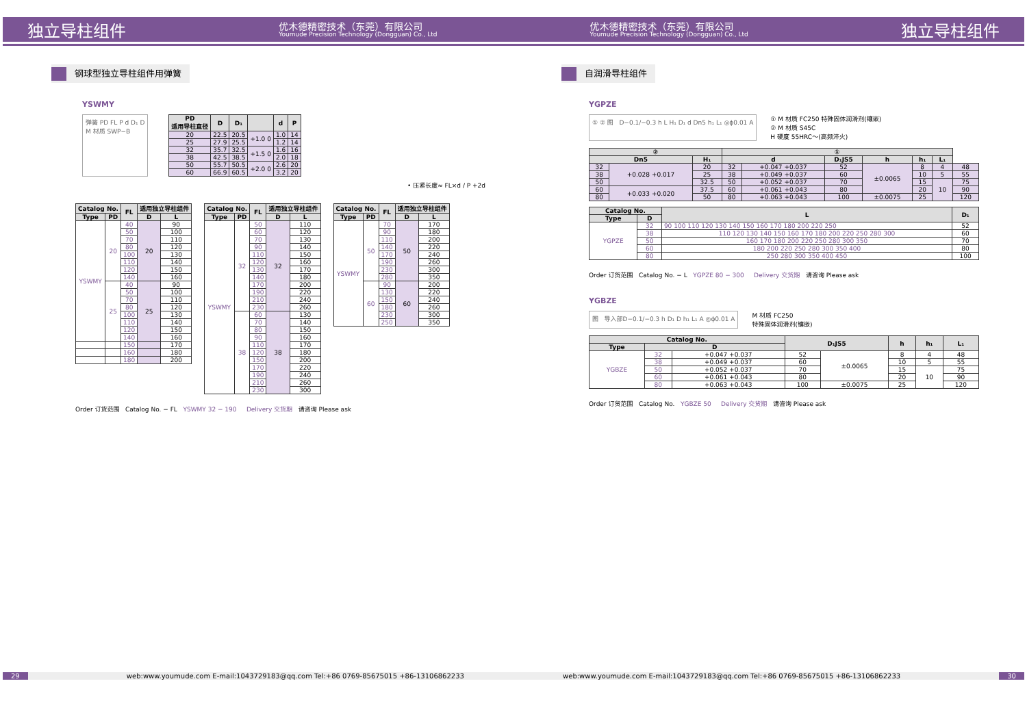独立导柱组件 优木德精密技术（东莞）有限公司
Youmude Precision Technology (Dongguan) Co., Ltd 优木德精密技术（东莞）有限公司
Youmude Precision Technology (Dongguan) Co., Ltd 独立导柱组件
钢球型独立导柱组件用弹簧
YSWMY
弹簧 PD FL P d D₁ D
M 材质 SWP−B
| PD 适用导柱直径 | D | D₁ | | d | P |
| --- | --- | --- | --- | --- | --- |
| 20 | 22.5 | 20.5 | +1.0 0 | 1.0 | 14 |
| 25 | 27.9 | 25.5 | | 1.2 | 14 |
| 32 | 35.7 | 32.5 | +1.5 0 | 1.6 | 16 |
| 38 | 42.5 | 38.5 | | 2.0 | 18 |
| 50 | 55.7 | 50.5 | +2.0 0 | 2.6 | 20 |
| 60 | 66.9 | 60.5 | | 3.2 | 20 |
• 压紧长度≈ FL×d / P +2d
| Catalog No. | | FL | 适用独立导柱组件 | |
| --- | --- | --- | --- | --- |
| Type | PD | | D | L |
| YSWMY | 20 | 40 | 20 | 90 |
| | | 50 | | 100 |
| | | 70 | | 110 |
| | | 80 | | 120 |
| | | 100 | | 130 |
| | | 110 | | 140 |
| | | 120 | | 150 |
| | | 140 | | 160 |
| | 25 | 40 | 25 | 90 |
| | | 50 | | 100 |
| | | 70 | | 110 |
| | | 80 | | 120 |
| | | 100 | | 130 |
| | | 110 | | 140 |
| | | 120 | | 150 |
| | | 140 | | 160 |
| | | 150 | | 170 |
| | | 160 | | 180 |
| | | 180 | | 200 |
| Catalog No. | | FL | 适用独立导柱组件 | |
| --- | --- | --- | --- | --- |
| Type | PD | | D | L |
| YSWMY | 32 | 50 | 32 | 110 |
| | | 60 | | 120 |
| | | 70 | | 130 |
| | | 90 | | 140 |
| | | 110 | | 150 |
| | | 120 | | 160 |
| | | 130 | | 170 |
| | | 140 | | 180 |
| | | 170 | | 200 |
| | | 190 | | 220 |
| | | 210 | | 240 |
| | | 230 | | 260 |
| | 38 | 60 | 38 | 130 |
| | | 70 | | 140 |
| | | 80 | | 150 |
| | | 90 | | 160 |
| | | 110 | | 170 |
| | | 120 | | 180 |
| | | 150 | | 200 |
| | | 170 | | 220 |
| | | 190 | | 240 |
| | | 210 | | 260 |
| | | 230 | | 300 |
| Catalog No. | | FL | 适用独立导柱组件 | |
| --- | --- | --- | --- | --- |
| Type | PD | | D | L |
| YSWMY | 50 | 70 | 50 | 170 |
| | | 90 | | 180 |
| | | 110 | | 200 |
| | | 140 | | 220 |
| | | 170 | | 240 |
| | | 190 | | 260 |
| | | 230 | | 300 |
| | | 280 | | 350 |
| | 60 | 90 | 60 | 200 |
| | | 130 | | 220 |
| | | 150 | | 240 |
| | | 180 | | 260 |
| | | 230 | | 300 |
| | | 250 | | 350 |
Order 订货范围 Catalog No. − FL YSWMY 32 − 190 Delivery 交货期 请咨询 Please ask
自润滑导柱组件
YGPZE
① ② 图 D−0.1/−0.3 h L H₁ D₁ d Dn5 h₁ L₁ ◎ϕ0.01 A
① M 材质 FC250 特殊固体润滑剂(镶嵌)
② M 材质 S45C
H 硬度 55HRC～(高频淬火)
| ② | | | ① | | | | | | |
| --- | --- | --- | --- | --- | --- | --- | --- | --- | --- |
| Dn5 | | H₁ | d | | D₁JS5 | h | h₁ | L₁ | |
| 32 | +0.028 +0.017 | 20 | 32 | +0.047 +0.037 | 52 | ±0.0065 | 8 | 4 | 48 |
| 38 | | 25 | 38 | +0.049 +0.037 | 60 | | 10 | 5 | 55 |
| 50 | | 32.5 | 50 | +0.052 +0.037 | 70 | | 15 | 10 | 75 |
| 60 | +0.033 +0.020 | 37.5 | 60 | +0.061 +0.043 | 80 | | 20 | | 90 |
| 80 | | 50 | 80 | +0.063 +0.043 | 100 | ±0.0075 | 25 | | 120 |
| Catalog No. | | L | D₁ |
| --- | --- | --- | --- |
| Type | D | | |
| YGPZE | 32 | 90 100 110 120 130 140 150 160 170 180 200 220 250 | 52 |
| | 38 | 110 120 130 140 150 160 170 180 200 220 250 280 300 | 60 |
| | 50 | 160 170 180 200 220 250 280 300 350 | 70 |
| | 60 | 180 200 220 250 280 300 350 400 | 80 |
| | 80 | 250 280 300 350 400 450 | 100 |
Order 订货范围 Catalog No. − L YGPZE 80 − 300 Delivery 交货期 请咨询 Please ask
YGBZE
图 导入部D−0.1/−0.3 h D₁ D h₁ L₁ A ◎ϕ0.01 A
M 材质 FC250
特殊固体润滑剂(镶嵌)
| Catalog No. | | | D₁JS5 | | h | h₁ | L₁ |
| --- | --- | --- | --- | --- | --- | --- | --- |
| Type | D | | | | | | |
| YGBZE | 32 | +0.047 +0.037 | 52 | ±0.0065 | 8 | 4 | 48 |
| | 38 | +0.049 +0.037 | 60 | | 10 | 5 | 55 |
| | 50 | +0.052 +0.037 | 70 | | 15 | 10 | 75 |
| | 60 | +0.061 +0.043 | 80 | | 20 | | 90 |
| | 80 | +0.063 +0.043 | 100 | ±0.0075 | 25 | | 120 |
Order 订货范围 Catalog No. YGBZE 50 Delivery 交货期 请咨询 Please ask
29 web:www.youmude.com E-mail:1043729183@qq.com Tel:+86 0769-85675015 +86-13106862233 web:www.youmude.com E-mail:1043729183@qq.com Tel:+86 0769-85675015 +86-13106862233 30